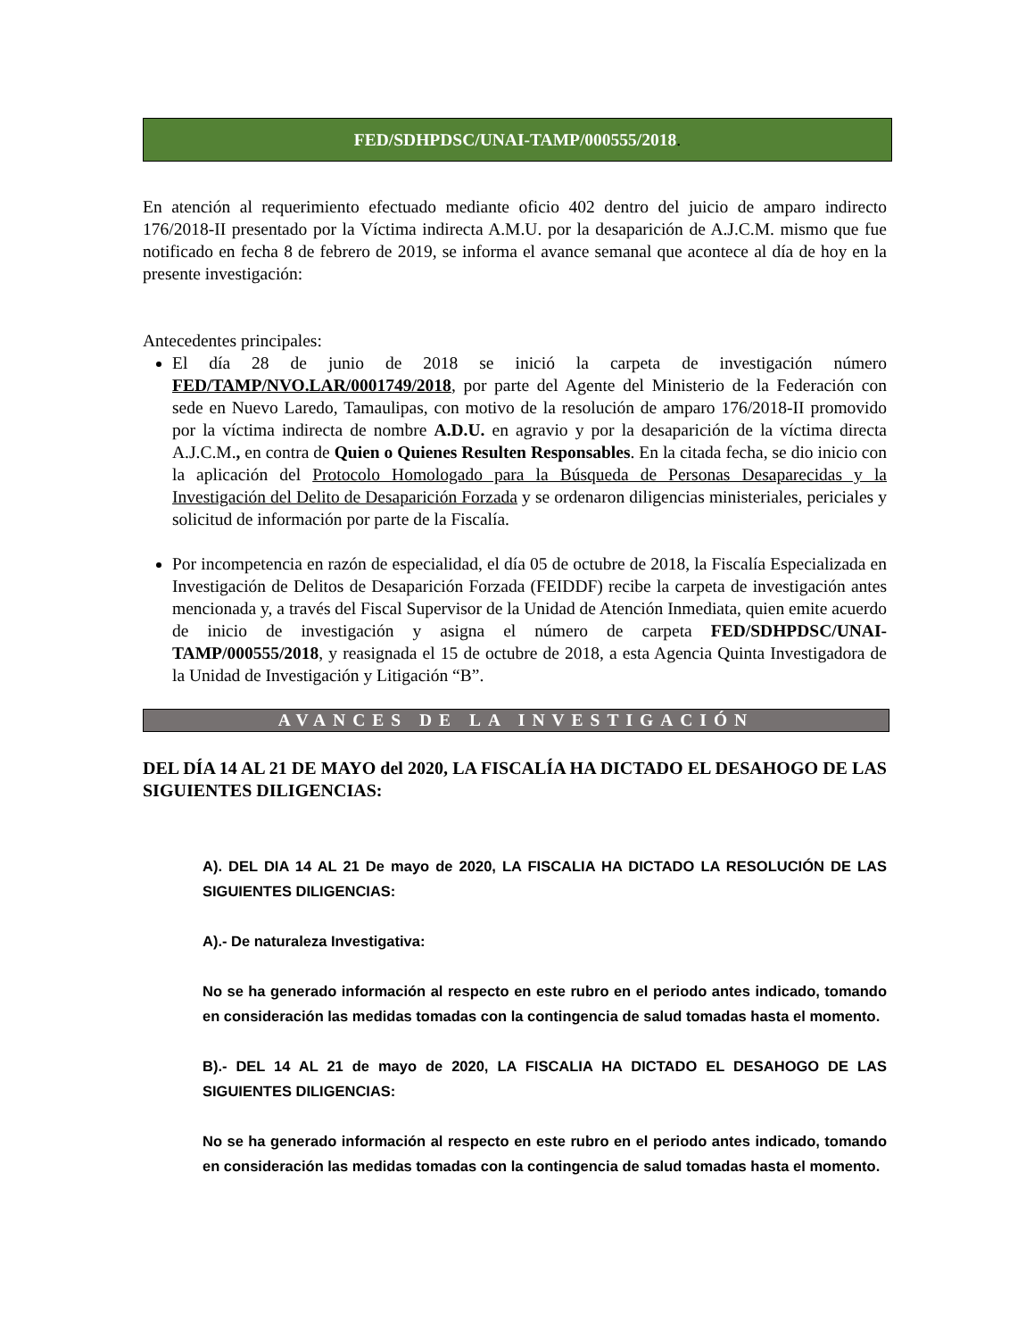FED/SDHPDSC/UNAI-TAMP/000555/2018.
En atención al requerimiento efectuado mediante oficio 402 dentro del juicio de amparo indirecto 176/2018-II presentado por la Víctima indirecta A.M.U. por la desaparición de A.J.C.M. mismo que fue notificado en fecha 8 de febrero de 2019, se informa el avance semanal que acontece al día de hoy en la presente investigación:
Antecedentes principales:
El día 28 de junio de 2018 se inició la carpeta de investigación número FED/TAMP/NVO.LAR/0001749/2018, por parte del Agente del Ministerio de la Federación con sede en Nuevo Laredo, Tamaulipas, con motivo de la resolución de amparo 176/2018-II promovido por la víctima indirecta de nombre A.D.U. en agravio y por la desaparición de la víctima directa A.J.C.M., en contra de Quien o Quienes Resulten Responsables. En la citada fecha, se dio inicio con la aplicación del Protocolo Homologado para la Búsqueda de Personas Desaparecidas y la Investigación del Delito de Desaparición Forzada y se ordenaron diligencias ministeriales, periciales y solicitud de información por parte de la Fiscalía.
Por incompetencia en razón de especialidad, el día 05 de octubre de 2018, la Fiscalía Especializada en Investigación de Delitos de Desaparición Forzada (FEIDDF) recibe la carpeta de investigación antes mencionada y, a través del Fiscal Supervisor de la Unidad de Atención Inmediata, quien emite acuerdo de inicio de investigación y asigna el número de carpeta FED/SDHPDSC/UNAI-TAMP/000555/2018, y reasignada el 15 de octubre de 2018, a esta Agencia Quinta Investigadora de la Unidad de Investigación y Litigación “B”.
AVANCES DE LA INVESTIGACIÓN
DEL DÍA 14 AL 21 DE MAYO del 2020, LA FISCALÍA HA DICTADO EL DESAHOGO DE LAS SIGUIENTES DILIGENCIAS:
A). DEL DIA 14 AL 21 De mayo de 2020, LA FISCALIA HA DICTADO LA RESOLUCIÓN DE LAS SIGUIENTES DILIGENCIAS:
A).- De naturaleza Investigativa:
No se ha generado información al respecto en este rubro en el periodo antes indicado, tomando en consideración las medidas tomadas con la contingencia de salud tomadas hasta el momento.
B).- DEL 14 AL 21 de mayo de 2020, LA FISCALIA HA DICTADO EL DESAHOGO DE LAS SIGUIENTES DILIGENCIAS:
No se ha generado información al respecto en este rubro en el periodo antes indicado, tomando en consideración las medidas tomadas con la contingencia de salud tomadas hasta el momento.